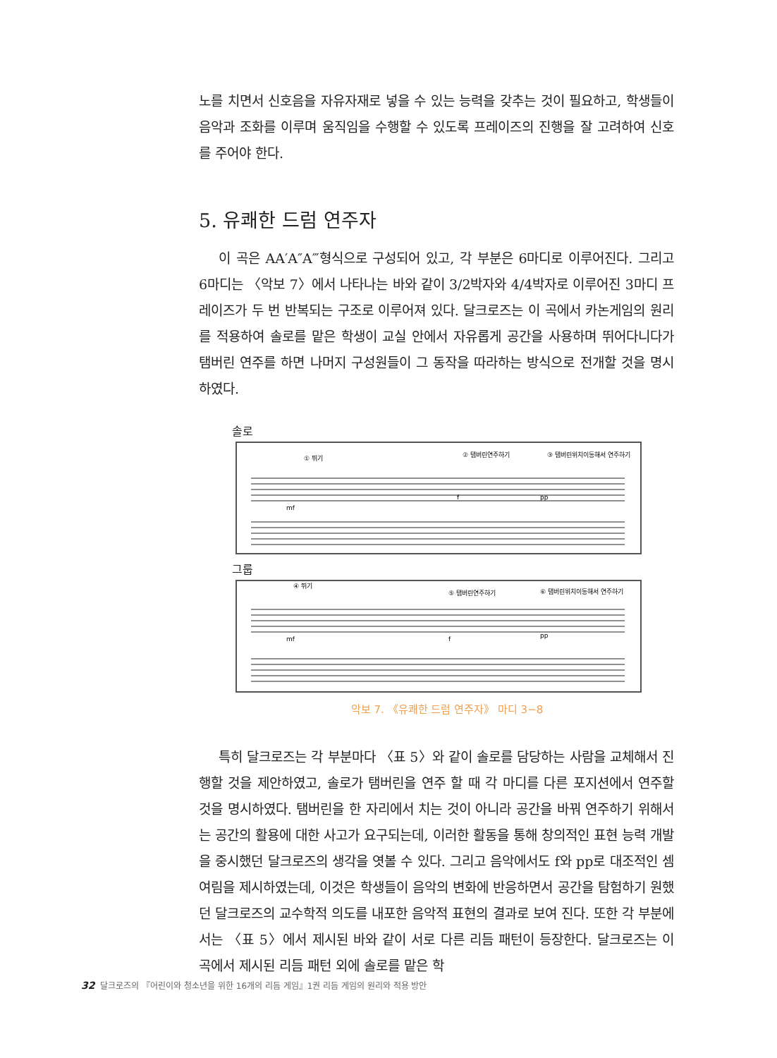노를 치면서 신호음을 자유자재로 넣을 수 있는 능력을 갖추는 것이 필요하고, 학생들이 음악과 조화를 이루며 움직임을 수행할 수 있도록 프레이즈의 진행을 잘 고려하여 신호를 주어야 한다.
5. 유쾌한 드럼 연주자
이 곡은 AA′A″A‴형식으로 구성되어 있고, 각 부분은 6마디로 이루어진다. 그리고 6마디는 〈악보 7〉에서 나타나는 바와 같이 3/2박자와 4/4박자로 이루어진 3마디 프레이즈가 두 번 반복되는 구조로 이루어져 있다. 달크로즈는 이 곡에서 카논게임의 원리를 적용하여 솔로를 맡은 학생이 교실 안에서 자유롭게 공간을 사용하며 뛰어다니다가 탬버린 연주를 하면 나머지 구성원들이 그 동작을 따라하는 방식으로 전개할 것을 명시하였다.
솔로
① 뛰기
② 탬버린연주하기
③ 탬버린위치이동해서 연주하기
mf
f
pp
그룹
④ 뛰기
⑤ 탬버린연주하기
⑥ 탬버린위치이동해서 연주하기
mf
f
pp
악보 7. 《유쾌한 드럼 연주자》 마디 3−8
특히 달크로즈는 각 부분마다 〈표 5〉와 같이 솔로를 담당하는 사람을 교체해서 진행할 것을 제안하였고, 솔로가 탬버린을 연주 할 때 각 마디를 다른 포지션에서 연주할 것을 명시하였다. 탬버린을 한 자리에서 치는 것이 아니라 공간을 바꿔 연주하기 위해서는 공간의 활용에 대한 사고가 요구되는데, 이러한 활동을 통해 창의적인 표현 능력 개발을 중시했던 달크로즈의 생각을 엿볼 수 있다. 그리고 음악에서도 f와 pp로 대조적인 셈여림을 제시하였는데, 이것은 학생들이 음악의 변화에 반응하면서 공간을 탐험하기 원했던 달크로즈의 교수학적 의도를 내포한 음악적 표현의 결과로 보여 진다. 또한 각 부분에서는 〈표 5〉에서 제시된 바와 같이 서로 다른 리듬 패턴이 등장한다. 달크로즈는 이 곡에서 제시된 리듬 패턴 외에 솔로를 맡은 학
32 달크로즈의 『어린이와 청소년을 위한 16개의 리듬 게임』1권 리듬 게임의 원리와 적용 방안